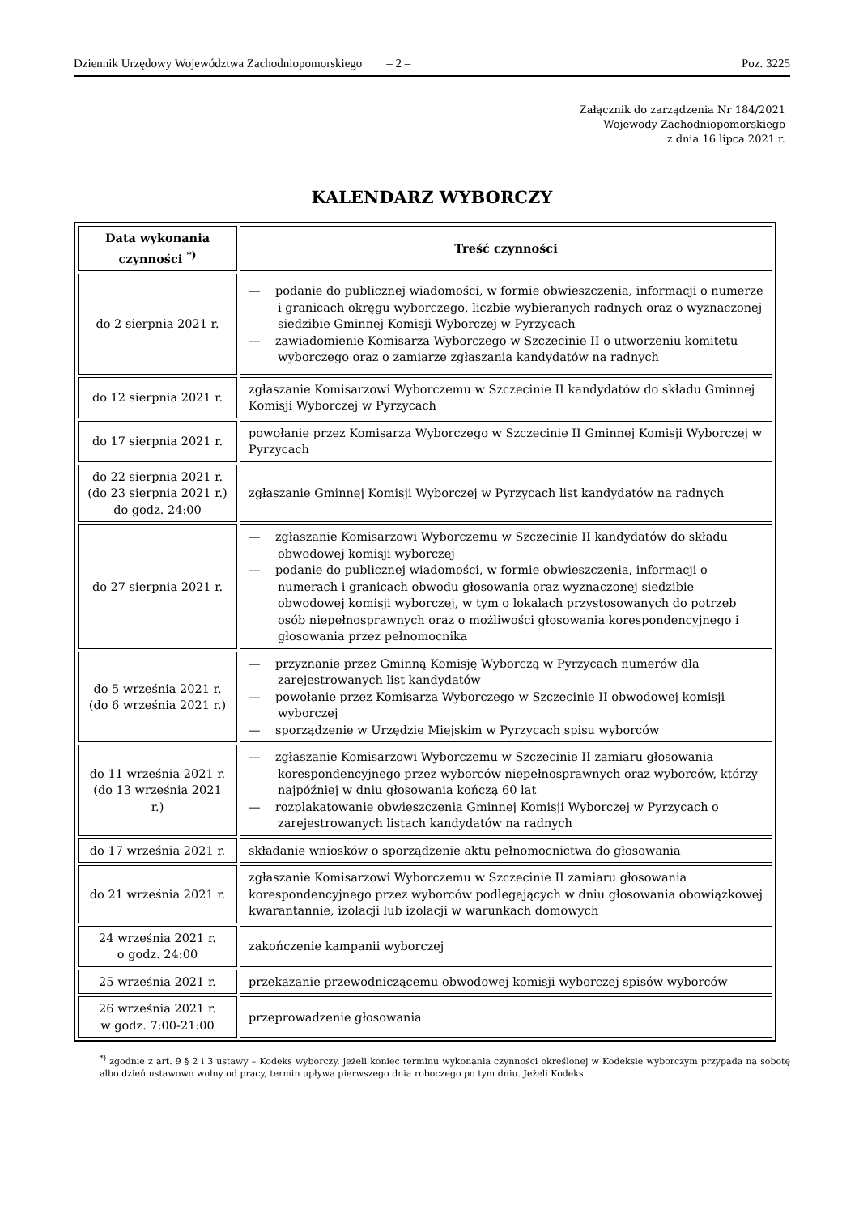Dziennik Urzędowy Województwa Zachodniopomorskiego – 2 – Poz. 3225
Załącznik do zarządzenia Nr 184/2021
Wojewody Zachodniopomorskiego
z dnia 16 lipca 2021 r.
KALENDARZ WYBORCZY
| Data wykonania czynności <sup>*)</sup> | Treść czynności |
| --- | --- |
| do 2 sierpnia 2021 r. | — podanie do publicznej wiadomości, w formie obwieszczenia, informacji o numerze i granicach okręgu wyborczego, liczbie wybieranych radnych oraz o wyznaczonej siedzibie Gminnej Komisji Wyborczej w Pyrzycach — zawiadomienie Komisarza Wyborczego w Szczecinie II o utworzeniu komitetu wyborczego oraz o zamiarze zgłaszania kandydatów na radnych |
| do 12 sierpnia 2021 r. | zgłaszanie Komisarzowi Wyborczemu w Szczecinie II kandydatów do składu Gminnej Komisji Wyborczej w Pyrzycach |
| do 17 sierpnia 2021 r. | powołanie przez Komisarza Wyborczego w Szczecinie II Gminnej Komisji Wyborczej w Pyrzycach |
| do 22 sierpnia 2021 r. (do 23 sierpnia 2021 r.) do godz. 24:00 | zgłaszanie Gminnej Komisji Wyborczej w Pyrzycach list kandydatów na radnych |
| do 27 sierpnia 2021 r. | — zgłaszanie Komisarzowi Wyborczemu w Szczecinie II kandydatów do składu obwodowej komisji wyborczej — podanie do publicznej wiadomości, w formie obwieszczenia, informacji o numerach i granicach obwodu głosowania oraz wyznaczonej siedzibie obwodowej komisji wyborczej, w tym o lokalach przystosowanych do potrzeb osób niepełnosprawnych oraz o możliwości głosowania korespondencyjnego i głosowania przez pełnomocnika |
| do 5 września 2021 r. (do 6 września 2021 r.) | — przyznanie przez Gminną Komisję Wyborczą w Pyrzycach numerów dla zarejestrowanych list kandydatów — powołanie przez Komisarza Wyborczego w Szczecinie II obwodowej komisji wyborczej — sporządzenie w Urzędzie Miejskim w Pyrzycach spisu wyborców |
| do 11 września 2021 r. (do 13 września 2021 r.) | — zgłaszanie Komisarzowi Wyborczemu w Szczecinie II zamiaru głosowania korespondencyjnego przez wyborców niepełnosprawnych oraz wyborców, którzy najpóźniej w dniu głosowania kończą 60 lat — rozplakatowanie obwieszczenia Gminnej Komisji Wyborczej w Pyrzycach o zarejestrowanych listach kandydatów na radnych |
| do 17 września 2021 r. | składanie wniosków o sporządzenie aktu pełnomocnictwa do głosowania |
| do 21 września 2021 r. | zgłaszanie Komisarzowi Wyborczemu w Szczecinie II zamiaru głosowania korespondencyjnego przez wyborców podlegających w dniu głosowania obowiązkowej kwarantannie, izolacji lub izolacji w warunkach domowych |
| 24 września 2021 r. o godz. 24:00 | zakończenie kampanii wyborczej |
| 25 września 2021 r. | przekazanie przewodniczącemu obwodowej komisji wyborczej spisów wyborców |
| 26 września 2021 r. w godz. 7:00-21:00 | przeprowadzenie głosowania |
<sup>*)</sup> zgodnie z art. 9 § 2 i 3 ustawy – Kodeks wyborczy, jeżeli koniec terminu wykonania czynności określonej w Kodeksie wyborczym przypada na sobotę albo dzień ustawowo wolny od pracy, termin upływa pierwszego dnia roboczego po tym dniu. Jeżeli Kodeks